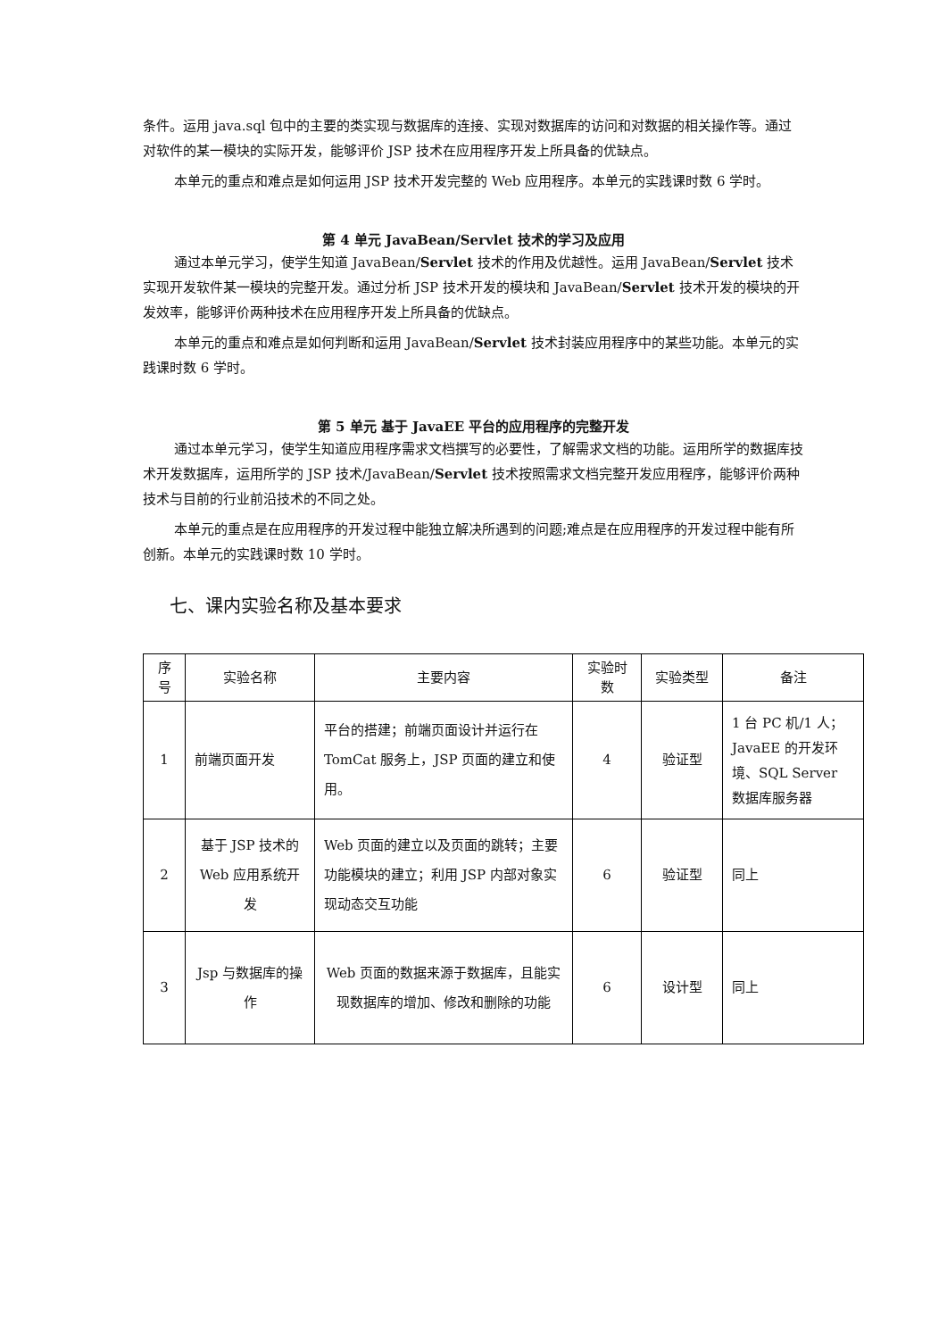条件。运用 java.sql 包中的主要的类实现与数据库的连接、实现对数据库的访问和对数据的相关操作等。通过对软件的某一模块的实际开发，能够评价 JSP 技术在应用程序开发上所具备的优缺点。
本单元的重点和难点是如何运用 JSP 技术开发完整的 Web 应用程序。本单元的实践课时数 6 学时。
第 4 单元 JavaBean/Servlet 技术的学习及应用
通过本单元学习，使学生知道 JavaBean/Servlet 技术的作用及优越性。运用 JavaBean/Servlet 技术实现开发软件某一模块的完整开发。通过分析 JSP 技术开发的模块和 JavaBean/Servlet 技术开发的模块的开发效率，能够评价两种技术在应用程序开发上所具备的优缺点。
本单元的重点和难点是如何判断和运用 JavaBean/Servlet 技术封装应用程序中的某些功能。本单元的实践课时数 6 学时。
第 5 单元 基于 JavaEE 平台的应用程序的完整开发
通过本单元学习，使学生知道应用程序需求文档撰写的必要性，了解需求文档的功能。运用所学的数据库技术开发数据库，运用所学的 JSP 技术/JavaBean/Servlet 技术按照需求文档完整开发应用程序，能够评价两种技术与目前的行业前沿技术的不同之处。
本单元的重点是在应用程序的开发过程中能独立解决所遇到的问题;难点是在应用程序的开发过程中能有所创新。本单元的实践课时数 10 学时。
七、课内实验名称及基本要求
| 序号 | 实验名称 | 主要内容 | 实验时数 | 实验类型 | 备注 |
| --- | --- | --- | --- | --- | --- |
| 1 | 前端页面开发 | 平台的搭建；前端页面设计并运行在 TomCat 服务上，JSP 页面的建立和使用。 | 4 | 验证型 | 1 台 PC 机/1 人；JavaEE 的开发环境、SQL Server 数据库服务器 |
| 2 | 基于 JSP 技术的 Web 应用系统开发 | Web 页面的建立以及页面的跳转；主要功能模块的建立；利用 JSP 内部对象实现动态交互功能 | 6 | 验证型 | 同上 |
| 3 | Jsp 与数据库的操作 | Web 页面的数据来源于数据库，且能实现数据库的增加、修改和删除的功能 | 6 | 设计型 | 同上 |